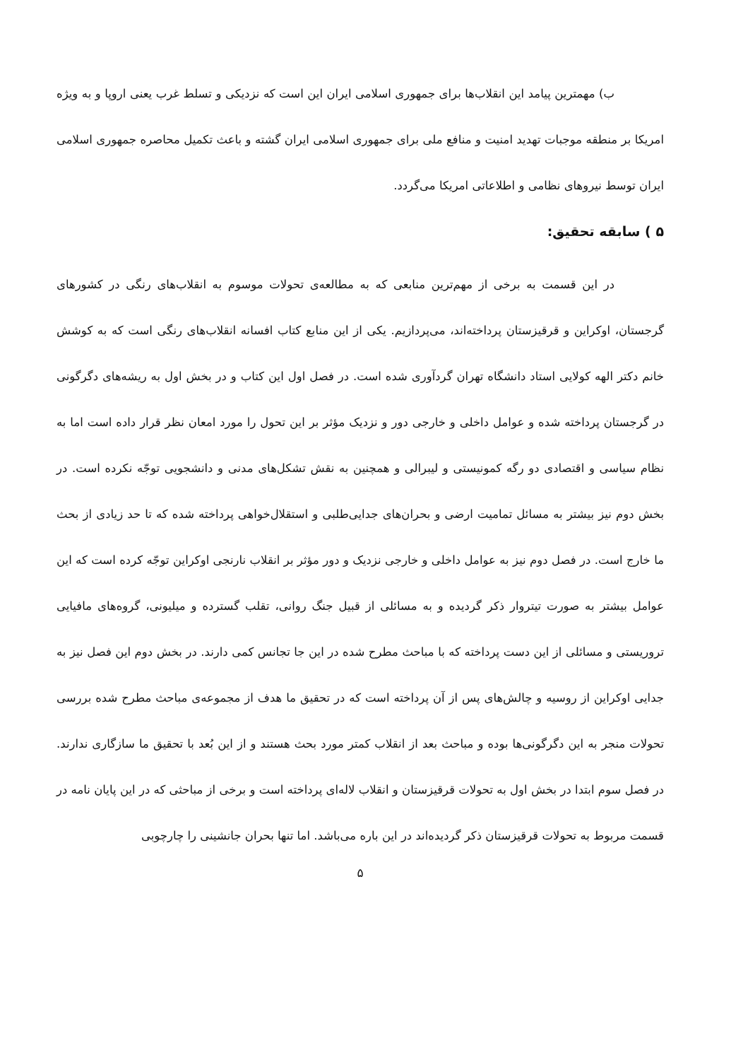ب) مهمترین پیامد این انقلاب‌ها برای جمهوری اسلامی ایران این است که نزدیکی و تسلط غرب یعنی اروپا و به ویژه امریکا بر منطقه موجبات تهدید امنیت و منافع ملی برای جمهوری اسلامی ایران گشته و باعث تکمیل محاصره جمهوری اسلامی ایران توسط نیروهای نظامی و اطلاعاتی امریکا می‌گردد.
۵ ) سابقه تحقیق:
در این قسمت به برخی از مهم‌ترین منابعی که به مطالعه‌ی تحولات موسوم به انقلاب‌های رنگی در کشورهای گرجستان، اوکراین و قرقیزستان پرداخته‌اند، می‌پردازیم. یکی از این منابع کتاب افسانه انقلاب‌های رنگی است که به کوشش خانم دکتر الهه کولایی استاد دانشگاه تهران گردآوری شده است. در فصل اول این کتاب و در بخش اول به ریشه‌های دگرگونی در گرجستان پرداخته شده و عوامل داخلی و خارجی دور و نزدیک مؤثر بر این تحول را مورد امعان نظر قرار داده است اما به نظام سیاسی و اقتصادی دو رگه کمونیستی و لیبرالی و همچنین به نقش تشکل‌های مدنی و دانشجویی توجّه نکرده است. در بخش دوم نیز بیشتر به مسائل تمامیت ارضی و بحران‌های جدایی‌طلبی و استقلال‌خواهی پرداخته شده که تا حد زیادی از بحث ما خارج است. در فصل دوم نیز به عوامل داخلی و خارجی نزدیک و دور مؤثر بر انقلاب نارنجی اوکراین توجّه کرده است که این عوامل بیشتر به صورت تیتروار ذکر گردیده و به مسائلی از قبیل جنگ روانی، تقلب گسترده و میلیونی، گروه‌های مافیایی تروریستی و مسائلی از این دست پرداخته که با مباحث مطرح شده در این جا تجانس کمی دارند. در بخش دوم این فصل نیز به جدایی اوکراین از روسیه و چالش‌های پس از آن پرداخته است که در تحقیق ما هدف از مجموعه‌ی مباحث مطرح شده بررسی تحولات منجر به این دگرگونی‌ها بوده و مباحث بعد از انقلاب کمتر مورد بحث هستند و از این بُعد با تحقیق ما سازگاری ندارند. در فصل سوم ابتدا در بخش اول به تحولات قرقیزستان و انقلاب لاله‌ای پرداخته است و برخی از مباحثی که در این پایان نامه در قسمت مربوط به تحولات قرقیزستان ذکر گردیده‌اند در این باره می‌باشد. اما تنها بحران جانشینی را چارچوبی
۵